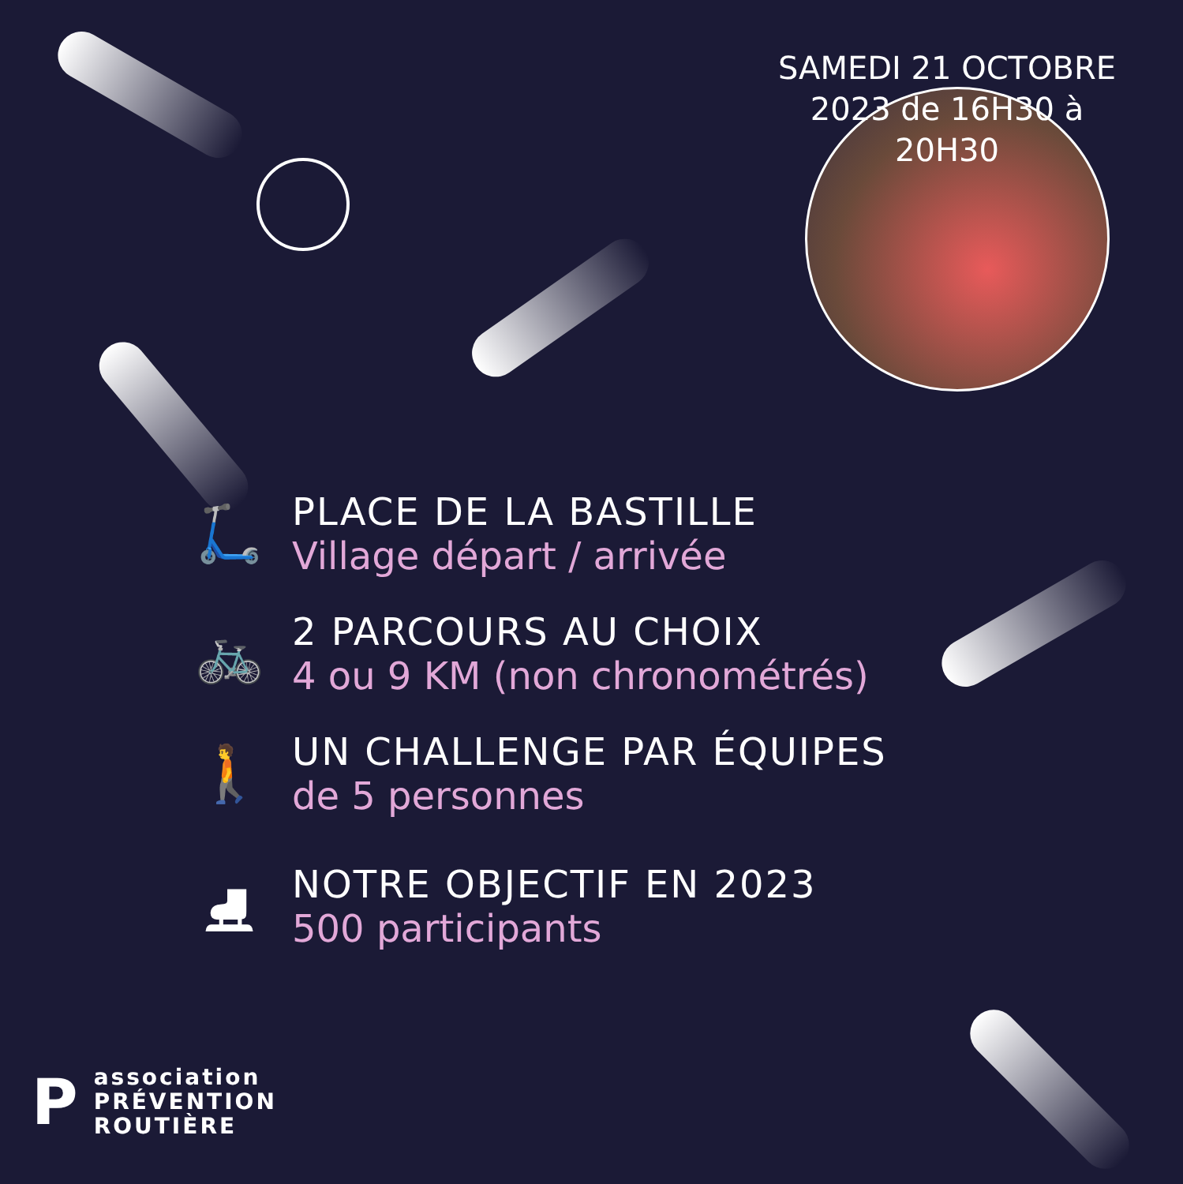SAMEDI 21 OCTOBRE 2023 de 16H30 à 20H30
🛴
PLACE DE LA BASTILLE
Village départ / arrivée
🚲
2 PARCOURS AU CHOIX
4 ou 9 KM (non chronométrés)
🚶
UN CHALLENGE PAR ÉQUIPES
de 5 personnes
⛸
NOTRE OBJECTIF EN 2023
500 participants
P
association
PRÉVENTION
ROUTIÈRE